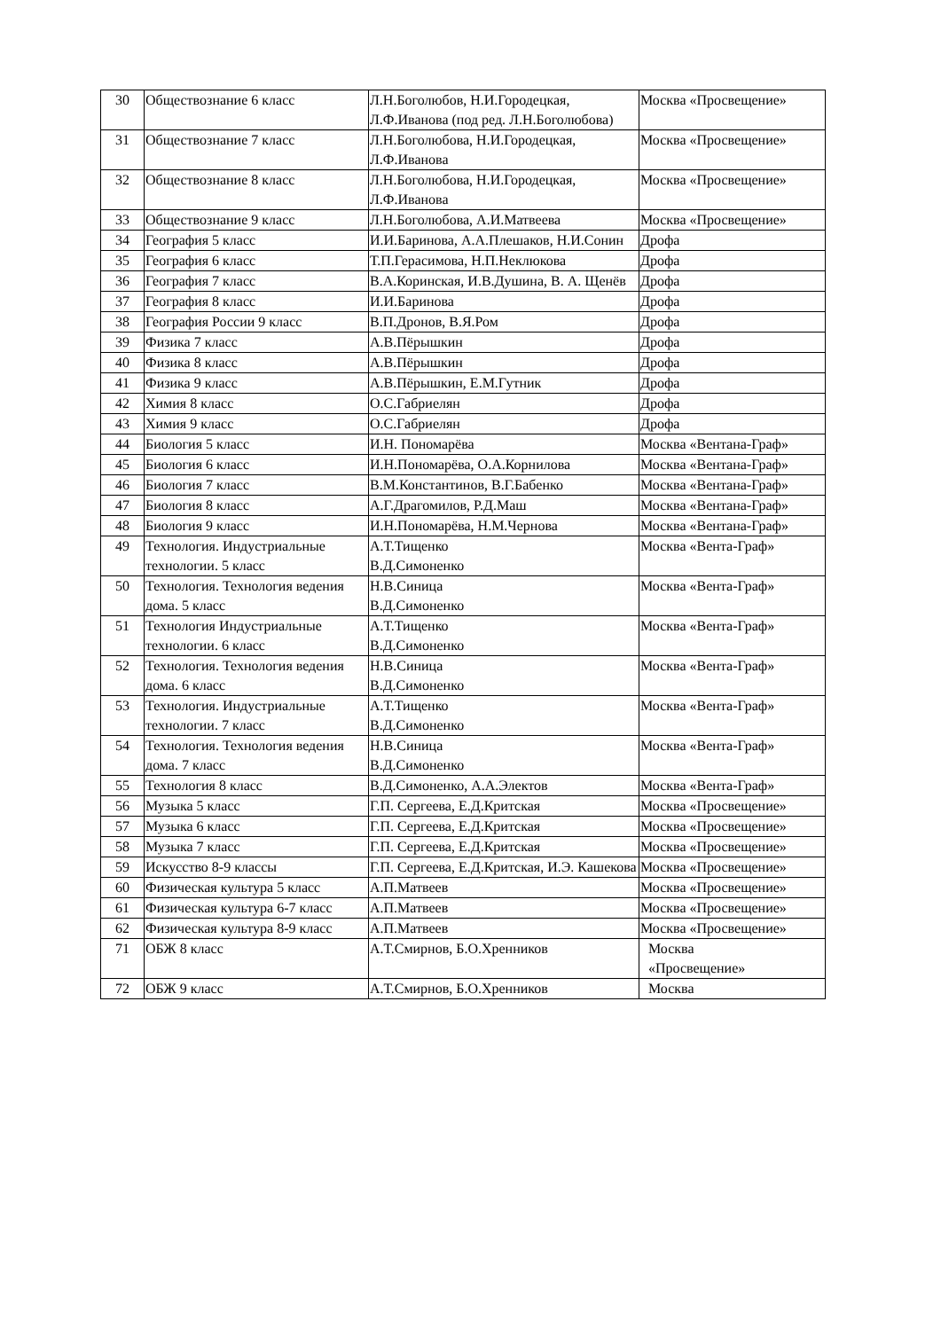| 30 | Обществознание 6 класс | Л.Н.Боголюбов, Н.И.Городецкая, Л.Ф.Иванова (под ред. Л.Н.Боголюбова) | Москва «Просвещение» |
| 31 | Обществознание 7 класс | Л.Н.Боголюбова, Н.И.Городецкая, Л.Ф.Иванова | Москва «Просвещение» |
| 32 | Обществознание 8 класс | Л.Н.Боголюбова, Н.И.Городецкая, Л.Ф.Иванова | Москва «Просвещение» |
| 33 | Обществознание 9 класс | Л.Н.Боголюбова, А.И.Матвеева | Москва «Просвещение» |
| 34 | География 5 класс | И.И.Баринова, А.А.Плешаков, Н.И.Сонин | Дрофа |
| 35 | География 6 класс | Т.П.Герасимова, Н.П.Неклюкова | Дрофа |
| 36 | География 7 класс | В.А.Коринская, И.В.Душина, В. А. Щенёв | Дрофа |
| 37 | География 8 класс | И.И.Баринова | Дрофа |
| 38 | География России 9 класс | В.П.Дронов, В.Я.Ром | Дрофа |
| 39 | Физика 7 класс | А.В.Пёрышкин | Дрофа |
| 40 | Физика 8 класс | А.В.Пёрышкин | Дрофа |
| 41 | Физика 9 класс | А.В.Пёрышкин, Е.М.Гутник | Дрофа |
| 42 | Химия 8 класс | О.С.Габриелян | Дрофа |
| 43 | Химия 9 класс | О.С.Габриелян | Дрофа |
| 44 | Биология 5 класс | И.Н. Пономарёва | Москва «Вентана-Граф» |
| 45 | Биология 6 класс | И.Н.Пономарёва, О.А.Корнилова | Москва «Вентана-Граф» |
| 46 | Биология 7 класс | В.М.Константинов, В.Г.Бабенко | Москва «Вентана-Граф» |
| 47 | Биология 8 класс | А.Г.Драгомилов, Р.Д.Маш | Москва «Вентана-Граф» |
| 48 | Биология 9 класс | И.Н.Пономарёва, Н.М.Чернова | Москва «Вентана-Граф» |
| 49 | Технология. Индустриальные технологии. 5 класс | А.Т.Тищенко В.Д.Симоненко | Москва «Вента-Граф» |
| 50 | Технология. Технология ведения дома. 5 класс | Н.В.Синица В.Д.Симоненко | Москва «Вента-Граф» |
| 51 | Технология Индустриальные технологии. 6 класс | А.Т.Тищенко В.Д.Симоненко | Москва «Вента-Граф» |
| 52 | Технология. Технология ведения дома. 6 класс | Н.В.Синица В.Д.Симоненко | Москва «Вента-Граф» |
| 53 | Технология. Индустриальные технологии. 7 класс | А.Т.Тищенко В.Д.Симоненко | Москва «Вента-Граф» |
| 54 | Технология. Технология ведения дома. 7 класс | Н.В.Синица В.Д.Симоненко | Москва «Вента-Граф» |
| 55 | Технология 8 класс | В.Д.Симоненко, А.А.Электов | Москва «Вента-Граф» |
| 56 | Музыка 5 класс | Г.П. Сергеева, Е.Д.Критская | Москва «Просвещение» |
| 57 | Музыка 6 класс | Г.П. Сергеева, Е.Д.Критская | Москва «Просвещение» |
| 58 | Музыка 7 класс | Г.П. Сергеева, Е.Д.Критская | Москва «Просвещение» |
| 59 | Искусство 8-9 классы | Г.П. Сергеева, Е.Д.Критская, И.Э. Кашекова | Москва «Просвещение» |
| 60 | Физическая культура 5 класс | А.П.Матвеев | Москва «Просвещение» |
| 61 | Физическая культура 6-7 класс | А.П.Матвеев | Москва «Просвещение» |
| 62 | Физическая культура 8-9 класс | А.П.Матвеев | Москва «Просвещение» |
| 71 | ОБЖ 8 класс | А.Т.Смирнов, Б.О.Хренников | Москва «Просвещение» |
| 72 | ОБЖ 9 класс | А.Т.Смирнов, Б.О.Хренников | Москва |